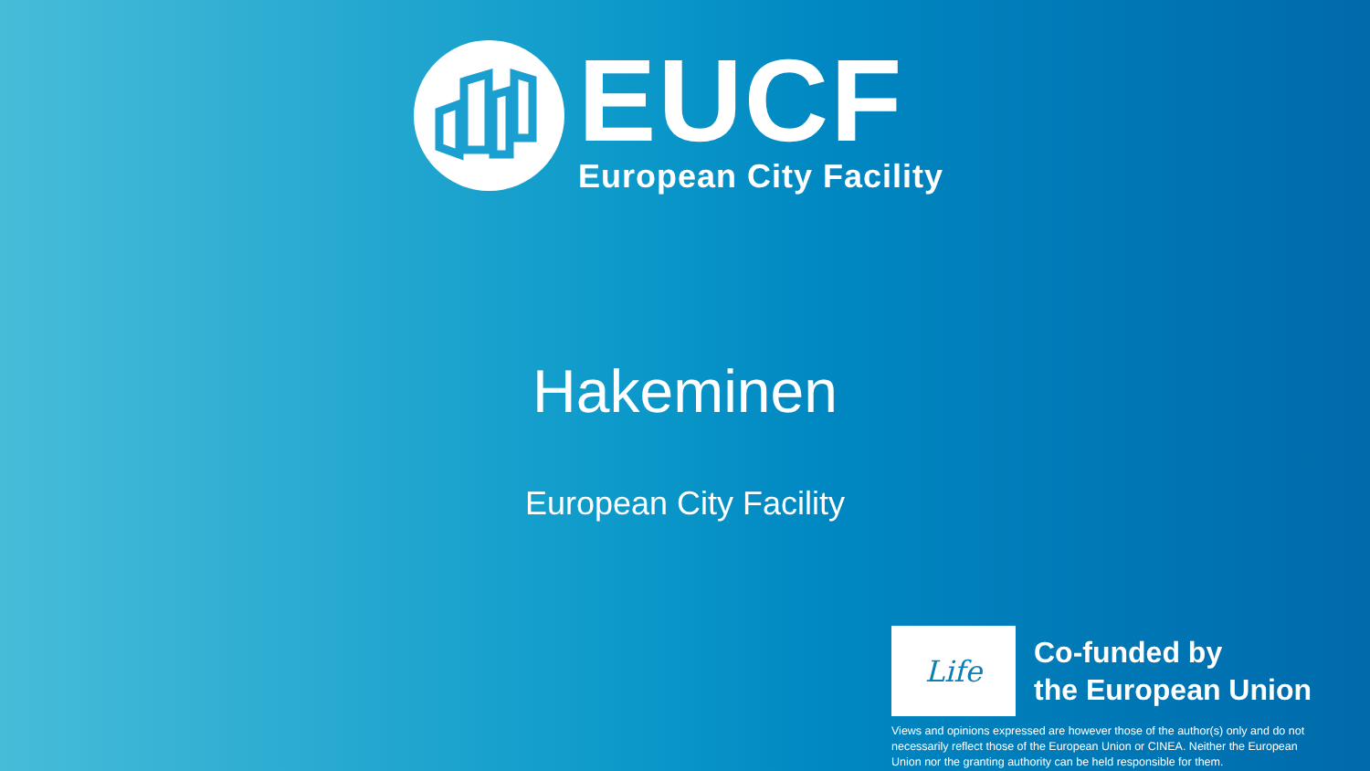EUCF
European City Facility
Hakeminen
European City Facility
Life
Co-funded by
the European Union
Views and opinions expressed are however those of the author(s) only and do not necessarily reflect those of the European Union or CINEA. Neither the European Union nor the granting authority can be held responsible for them.